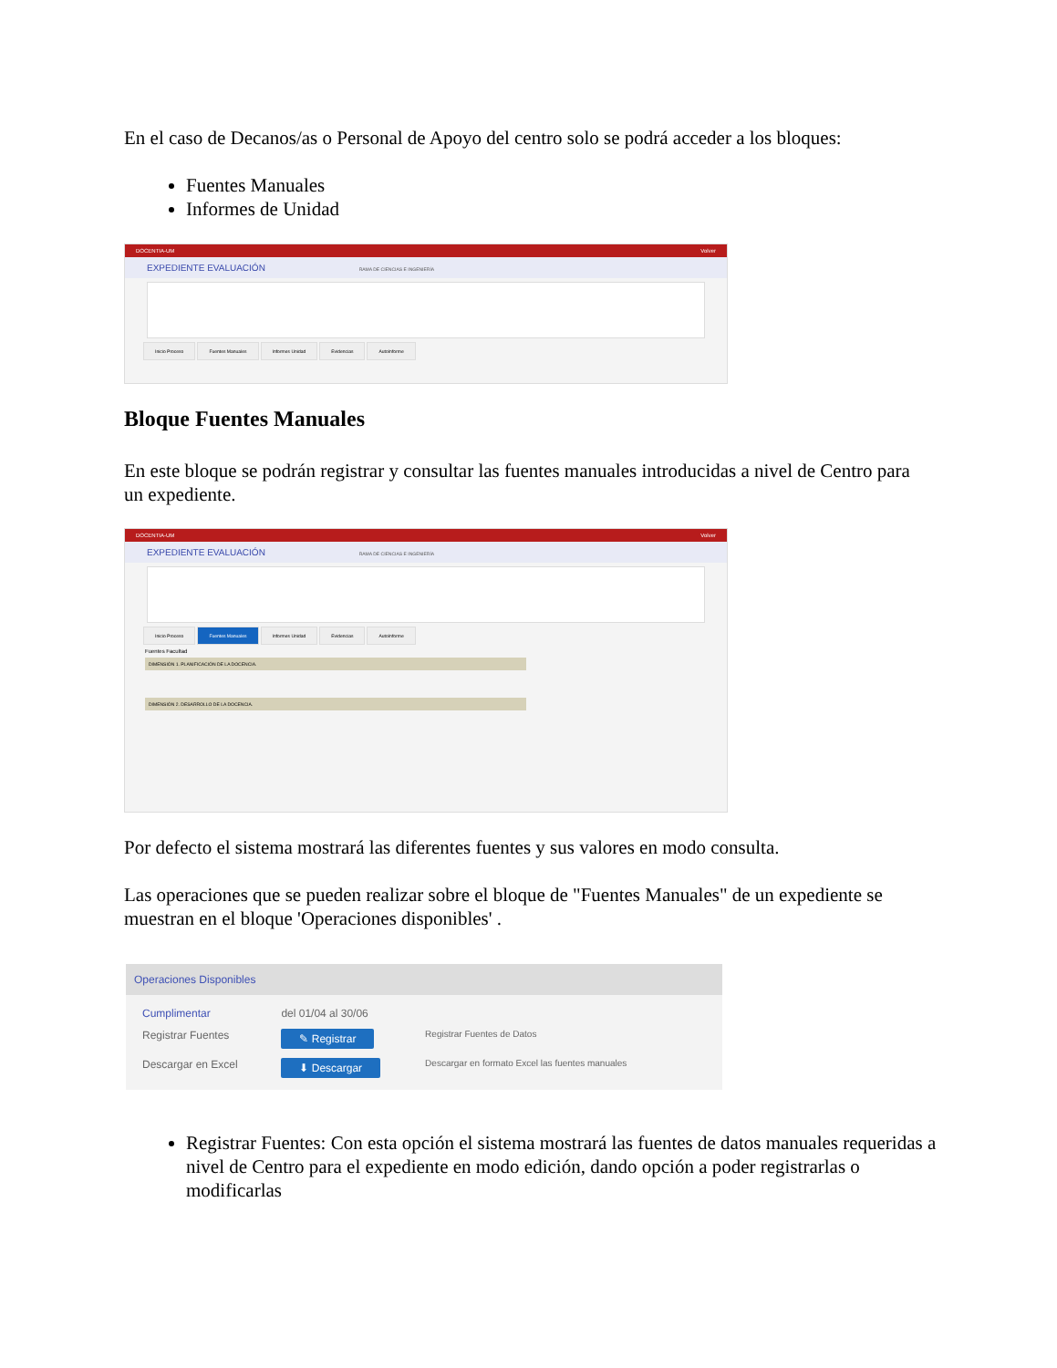En el caso de Decanos/as o Personal de Apoyo del centro solo se podrá acceder a los bloques:
Fuentes Manuales
Informes de Unidad
DOCENTIA-UM Volver
EXPEDIENTE EVALUACIÓN RAMA DE CIENCIAS E INGENIERÍA
Inicio Proceso Fuentes Manuales Informes Unidad Evidencias AutoInforme
Bloque Fuentes Manuales
En este bloque se podrán registrar y consultar las fuentes manuales introducidas a nivel de Centro para un expediente.
DOCENTIA-UM Volver
EXPEDIENTE EVALUACIÓN RAMA DE CIENCIAS E INGENIERÍA
Inicio Proceso Fuentes Manuales Informes Unidad Evidencias AutoInforme
Fuentes Facultad
DIMENSIÓN 1. PLANIFICACIÓN DE LA DOCENCIA.
DIMENSIÓN 2. DESARROLLO DE LA DOCENCIA.
Por defecto el sistema mostrará las diferentes fuentes y sus valores en modo consulta.
Las operaciones que se pueden realizar sobre el bloque de "Fuentes Manuales" de un expediente se muestran en el bloque 'Operaciones disponibles' .
Operaciones Disponibles
| Cumplimentar | del 01/04 al 30/06 | |
| Registrar Fuentes | ✎ Registrar | Registrar Fuentes de Datos |
| Descargar en Excel | ⬇ Descargar | Descargar en formato Excel las fuentes manuales |
Registrar Fuentes: Con esta opción el sistema mostrará las fuentes de datos manuales requeridas a nivel de Centro para el expediente en modo edición, dando opción a poder registrarlas o modificarlas